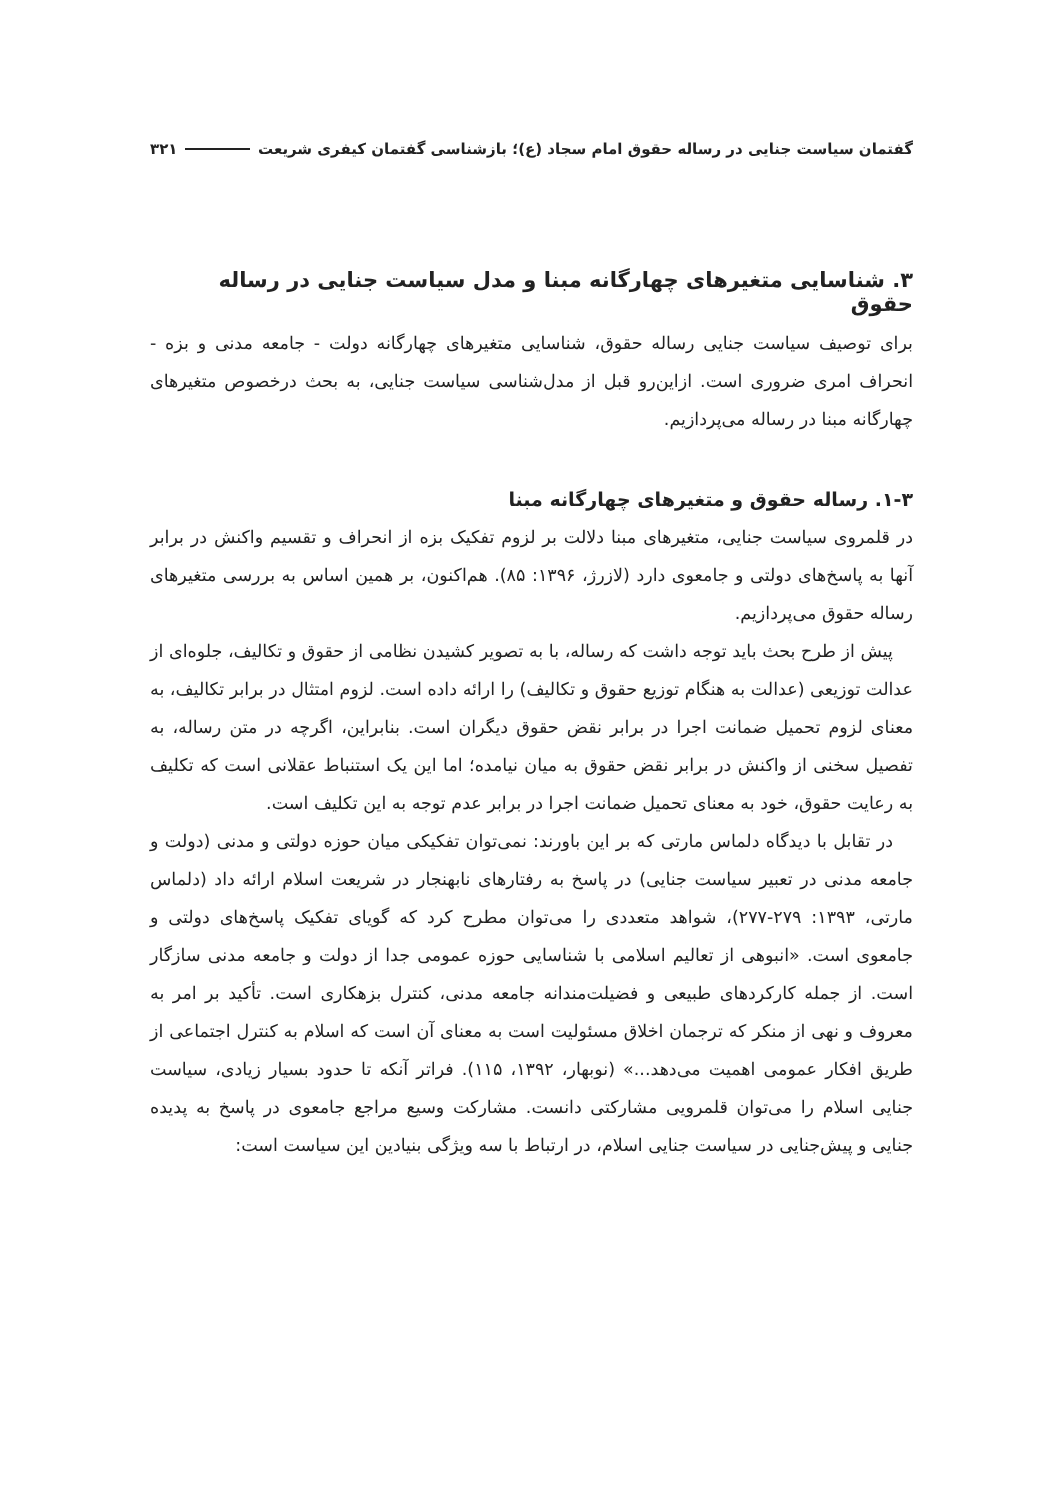گفتمان سیاست جنایی در رساله حقوق امام سجاد (ع)؛ بازشناسی گفتمان کیفری شریعت ۳۲۱
۳. شناسایی متغیرهای چهارگانه مبنا و مدل سیاست جنایی در رساله حقوق
برای توصیف سیاست جنایی رساله حقوق، شناسایی متغیرهای چهارگانه دولت - جامعه مدنی و بزه - انحراف امری ضروری است. ازاین‌رو قبل از مدل‌شناسی سیاست جنایی، به بحث درخصوص متغیرهای چهارگانه مبنا در رساله می‌پردازیم.
۱-۳. رساله حقوق و متغیرهای چهارگانه مبنا
در قلمروی سیاست جنایی، متغیرهای مبنا دلالت بر لزوم تفکیک بزه از انحراف و تقسیم واکنش در برابر آنها به پاسخ‌های دولتی و جامعوی دارد (لازرژ، ۱۳۹۶: ۸۵). هم‌اکنون، بر همین اساس به بررسی متغیرهای رساله حقوق می‌پردازیم.
پیش از طرح بحث باید توجه داشت که رساله، با به تصویر کشیدن نظامی از حقوق و تکالیف، جلوه‌ای از عدالت توزیعی (عدالت به هنگام توزیع حقوق و تکالیف) را ارائه داده است. لزوم امتثال در برابر تکالیف، به معنای لزوم تحمیل ضمانت اجرا در برابر نقض حقوق دیگران است. بنابراین، اگرچه در متن رساله، به تفصیل سخنی از واکنش در برابر نقض حقوق به میان نیامده؛ اما این یک استنباط عقلانی است که تکلیف به رعایت حقوق، خود به معنای تحمیل ضمانت اجرا در برابر عدم توجه به این تکلیف است.
در تقابل با دیدگاه دلماس مارتی که بر این باورند: نمی‌توان تفکیکی میان حوزه دولتی و مدنی (دولت و جامعه مدنی در تعبیر سیاست جنایی) در پاسخ به رفتارهای نابهنجار در شریعت اسلام ارائه داد (دلماس مارتی، ۱۳۹۳: ۲۷۹-۲۷۷)، شواهد متعددی را می‌توان مطرح کرد که گویای تفکیک پاسخ‌های دولتی و جامعوی است. «انبوهی از تعالیم اسلامی با شناسایی حوزه عمومی جدا از دولت و جامعه مدنی سازگار است. از جمله کارکردهای طبیعی و فضیلت‌مندانه جامعه مدنی، کنترل بزهکاری است. تأکید بر امر به معروف و نهی از منکر که ترجمان اخلاق مسئولیت است به معنای آن است که اسلام به کنترل اجتماعی از طریق افکار عمومی اهمیت می‌دهد...» (نوبهار، ۱۳۹۲، ۱۱۵). فراتر آنکه تا حدود بسیار زیادی، سیاست جنایی اسلام را می‌توان قلمرویی مشارکتی دانست. مشارکت وسیع مراجع جامعوی در پاسخ به پدیده جنایی و پیش‌جنایی در سیاست جنایی اسلام، در ارتباط با سه ویژگی بنیادین این سیاست است: